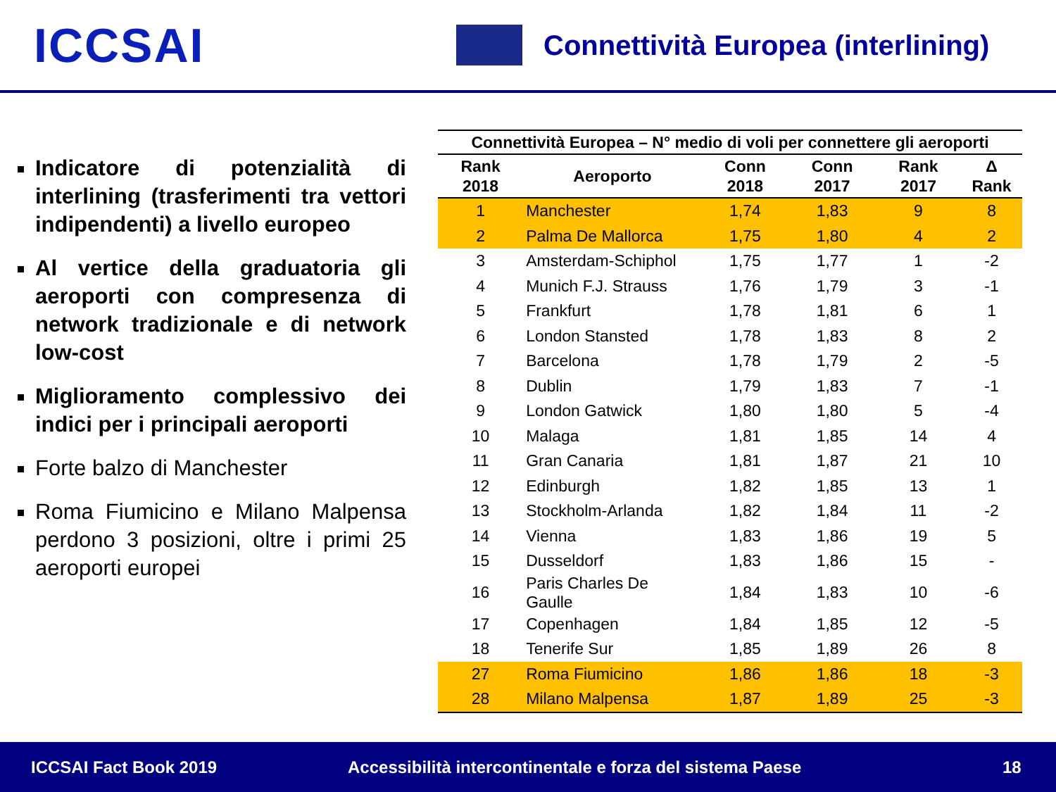ICCSAI
Connettività Europea (interlining)
Indicatore di potenzialità di interlining (trasferimenti tra vettori indipendenti) a livello europeo
Al vertice della graduatoria gli aeroporti con compresenza di network tradizionale e di network low-cost
Miglioramento complessivo dei indici per i principali aeroporti
Forte balzo di Manchester
Roma Fiumicino e Milano Malpensa perdono 3 posizioni, oltre i primi 25 aeroporti europei
| Connettività Europea – N° medio di voli per connettere gli aeroporti | | | | | |
| --- | --- | --- | --- | --- | --- |
| Rank 2018 | Aeroporto | Conn 2018 | Conn 2017 | Rank 2017 | Δ Rank |
| 1 | Manchester | 1,74 | 1,83 | 9 | 8 |
| 2 | Palma De Mallorca | 1,75 | 1,80 | 4 | 2 |
| 3 | Amsterdam-Schiphol | 1,75 | 1,77 | 1 | -2 |
| 4 | Munich F.J. Strauss | 1,76 | 1,79 | 3 | -1 |
| 5 | Frankfurt | 1,78 | 1,81 | 6 | 1 |
| 6 | London Stansted | 1,78 | 1,83 | 8 | 2 |
| 7 | Barcelona | 1,78 | 1,79 | 2 | -5 |
| 8 | Dublin | 1,79 | 1,83 | 7 | -1 |
| 9 | London Gatwick | 1,80 | 1,80 | 5 | -4 |
| 10 | Malaga | 1,81 | 1,85 | 14 | 4 |
| 11 | Gran Canaria | 1,81 | 1,87 | 21 | 10 |
| 12 | Edinburgh | 1,82 | 1,85 | 13 | 1 |
| 13 | Stockholm-Arlanda | 1,82 | 1,84 | 11 | -2 |
| 14 | Vienna | 1,83 | 1,86 | 19 | 5 |
| 15 | Dusseldorf | 1,83 | 1,86 | 15 | - |
| 16 | Paris Charles De Gaulle | 1,84 | 1,83 | 10 | -6 |
| 17 | Copenhagen | 1,84 | 1,85 | 12 | -5 |
| 18 | Tenerife Sur | 1,85 | 1,89 | 26 | 8 |
| 27 | Roma Fiumicino | 1,86 | 1,86 | 18 | -3 |
| 28 | Milano Malpensa | 1,87 | 1,89 | 25 | -3 |
ICCSAI Fact Book 2019 Accessibilità intercontinentale e forza del sistema Paese 18